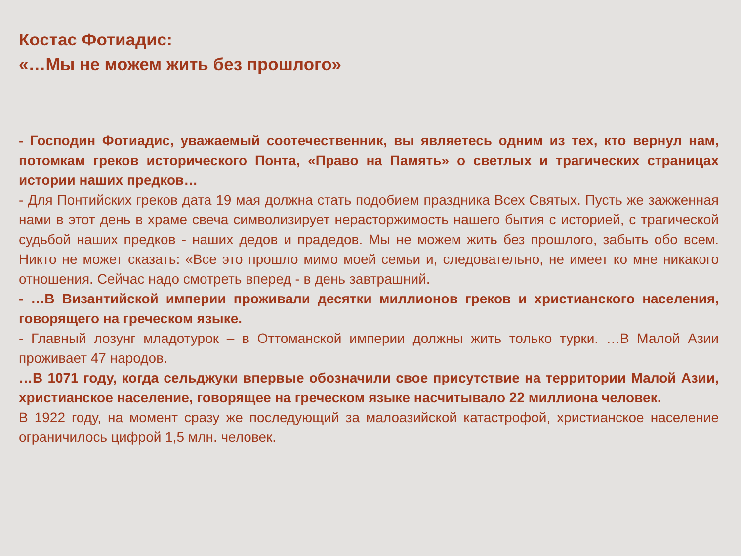Костас Фотиадис:
«…Мы не можем жить без прошлого»
- Господин Фотиадис, уважаемый соотечественник, вы являетесь одним из тех, кто вернул нам, потомкам греков исторического Понта, «Право на Память» о светлых и трагических страницах истории наших предков…
- Для Понтийских греков дата 19 мая должна стать подобием праздника Всех Святых. Пусть же зажженная нами в этот день в храме свеча символизирует нерасторжимость нашего бытия с историей, с трагической судьбой наших предков - наших дедов и прадедов. Мы не можем жить без прошлого, забыть обо всем. Никто не может сказать: «Все это прошло мимо моей семьи и, следовательно, не имеет ко мне никакого отношения. Сейчас надо смотреть вперед - в день завтрашний.
- …В Византийской империи проживали десятки миллионов греков и христианского населения, говорящего на греческом языке.
- Главный лозунг младотурок – в Оттоманской империи должны жить только турки. …В Малой Азии проживает 47 народов.
…В 1071 году, когда сельджуки впервые обозначили свое присутствие на территории Малой Азии, христианское население, говорящее на греческом языке насчитывало 22 миллиона человек.
В 1922 году, на момент сразу же последующий за малоазийской катастрофой, христианское население ограничилось цифрой 1,5 млн. человек.